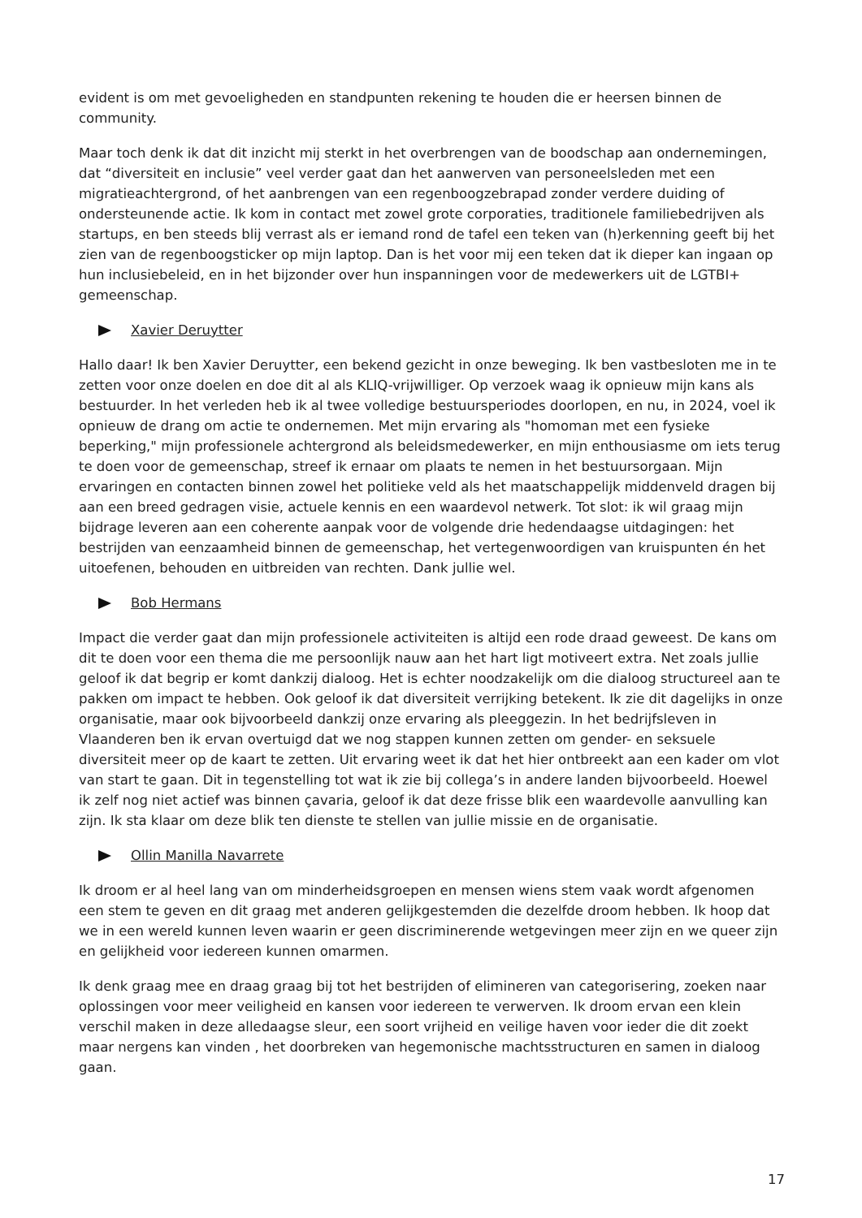evident is om met gevoeligheden en standpunten rekening te houden die er heersen binnen de community.
Maar toch denk ik dat dit inzicht mij sterkt in het overbrengen van de boodschap aan ondernemingen, dat “diversiteit en inclusie” veel verder gaat dan het aanwerven van personeelsleden met een migratieachtergrond, of het aanbrengen van een regenboogzebrapad zonder verdere duiding of ondersteunende actie. Ik kom in contact met zowel grote corporaties, traditionele familiebedrijven als startups, en ben steeds blij verrast als er iemand rond de tafel een teken van (h)erkenning geeft bij het zien van de regenboogsticker op mijn laptop. Dan is het voor mij een teken dat ik dieper kan ingaan op hun inclusiebeleid, en in het bijzonder over hun inspanningen voor de medewerkers uit de LGTBI+ gemeenschap.
Xavier Deruytter
Hallo daar! Ik ben Xavier Deruytter, een bekend gezicht in onze beweging. Ik ben vastbesloten me in te zetten voor onze doelen en doe dit al als KLIQ-vrijwilliger. Op verzoek waag ik opnieuw mijn kans als bestuurder. In het verleden heb ik al twee volledige bestuursperiodes doorlopen, en nu, in 2024, voel ik opnieuw de drang om actie te ondernemen. Met mijn ervaring als "homoman met een fysieke beperking," mijn professionele achtergrond als beleidsmedewerker, en mijn enthousiasme om iets terug te doen voor de gemeenschap, streef ik ernaar om plaats te nemen in het bestuursorgaan. Mijn ervaringen en contacten binnen zowel het politieke veld als het maatschappelijk middenveld dragen bij aan een breed gedragen visie, actuele kennis en een waardevol netwerk. Tot slot: ik wil graag mijn bijdrage leveren aan een coherente aanpak voor de volgende drie hedendaagse uitdagingen: het bestrijden van eenzaamheid binnen de gemeenschap, het vertegenwoordigen van kruispunten én het uitoefenen, behouden en uitbreiden van rechten. Dank jullie wel.
Bob Hermans
Impact die verder gaat dan mijn professionele activiteiten is altijd een rode draad geweest. De kans om dit te doen voor een thema die me persoonlijk nauw aan het hart ligt motiveert extra. Net zoals jullie geloof ik dat begrip er komt dankzij dialoog. Het is echter noodzakelijk om die dialoog structureel aan te pakken om impact te hebben. Ook geloof ik dat diversiteit verrijking betekent. Ik zie dit dagelijks in onze organisatie, maar ook bijvoorbeeld dankzij onze ervaring als pleeggezin. In het bedrijfsleven in Vlaanderen ben ik ervan overtuigd dat we nog stappen kunnen zetten om gender- en seksuele diversiteit meer op de kaart te zetten. Uit ervaring weet ik dat het hier ontbreekt aan een kader om vlot van start te gaan. Dit in tegenstelling tot wat ik zie bij collega’s in andere landen bijvoorbeeld. Hoewel ik zelf nog niet actief was binnen çavaria, geloof ik dat deze frisse blik een waardevolle aanvulling kan zijn. Ik sta klaar om deze blik ten dienste te stellen van jullie missie en de organisatie.
Ollin Manilla Navarrete
Ik droom er al heel lang van om minderheidsgroepen en mensen wiens stem vaak wordt afgenomen een stem te geven en dit graag met anderen gelijkgestemden die dezelfde droom hebben. Ik hoop dat we in een wereld kunnen leven waarin er geen discriminerende wetgevingen meer zijn en we queer zijn en gelijkheid voor iedereen kunnen omarmen.
Ik denk graag mee en draag graag bij tot het bestrijden of elimineren van categorisering, zoeken naar oplossingen voor meer veiligheid en kansen voor iedereen te verwerven. Ik droom ervan een klein verschil maken in deze alledaagse sleur, een soort vrijheid en veilige haven voor ieder die dit zoekt maar nergens kan vinden , het doorbreken van hegemonische machtsstructuren en samen in dialoog gaan.
17